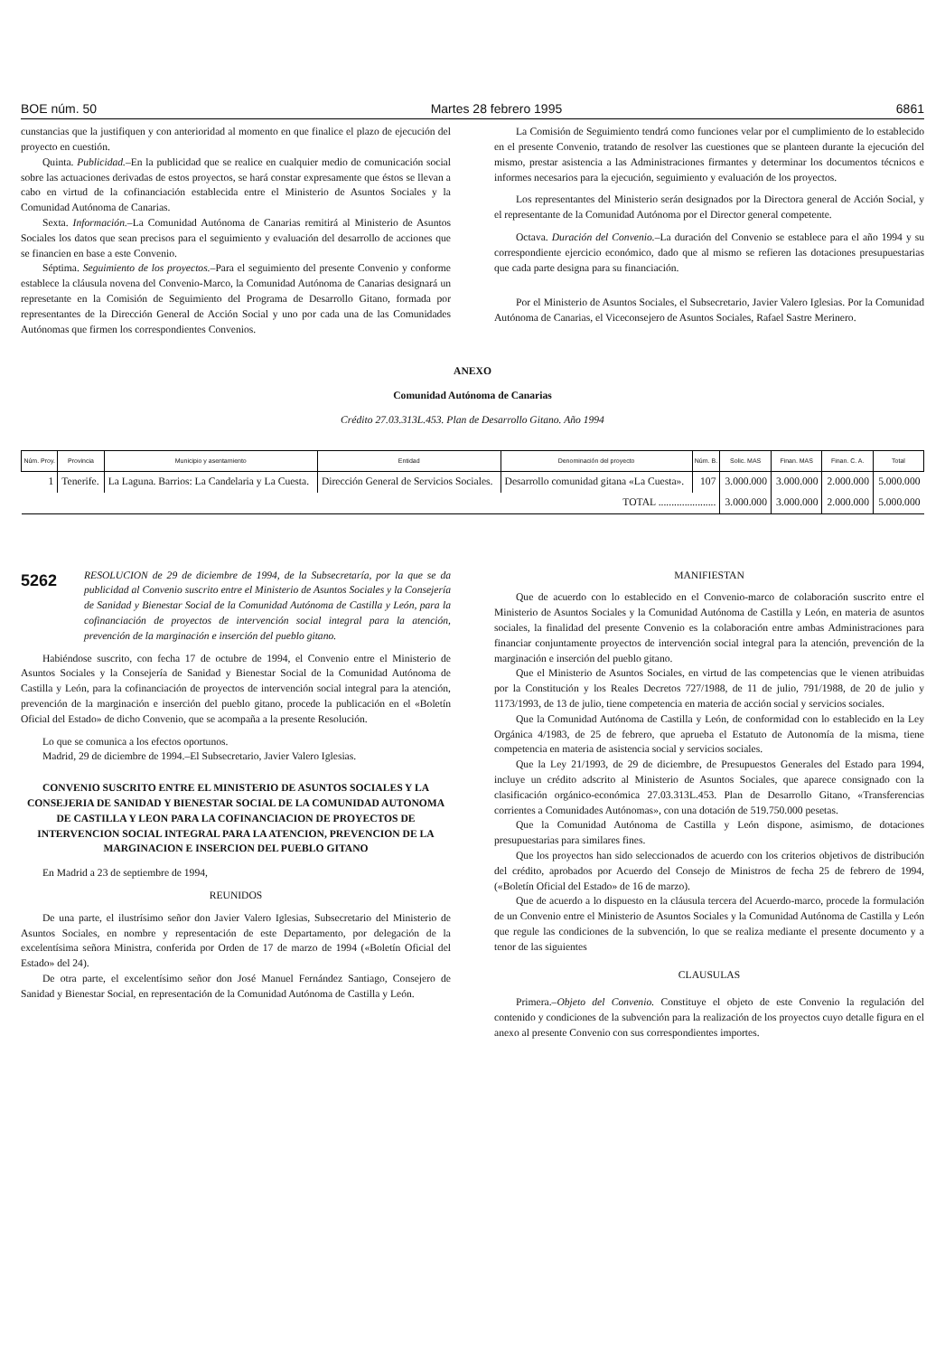BOE núm. 50 Martes 28 febrero 1995 6861
cunstancias que la justifiquen y con anterioridad al momento en que finalice el plazo de ejecución del proyecto en cuestión.
Quinta. Publicidad.–En la publicidad que se realice en cualquier medio de comunicación social sobre las actuaciones derivadas de estos proyectos, se hará constar expresamente que éstos se llevan a cabo en virtud de la cofinanciación establecida entre el Ministerio de Asuntos Sociales y la Comunidad Autónoma de Canarias.
Sexta. Información.–La Comunidad Autónoma de Canarias remitirá al Ministerio de Asuntos Sociales los datos que sean precisos para el seguimiento y evaluación del desarrollo de acciones que se financien en base a este Convenio.
Séptima. Seguimiento de los proyectos.–Para el seguimiento del presente Convenio y conforme establece la cláusula novena del Convenio-Marco, la Comunidad Autónoma de Canarias designará un represetante en la Comisión de Seguimiento del Programa de Desarrollo Gitano, formada por representantes de la Dirección General de Acción Social y uno por cada una de las Comunidades Autónomas que firmen los correspondientes Convenios.
La Comisión de Seguimiento tendrá como funciones velar por el cumplimiento de lo establecido en el presente Convenio, tratando de resolver las cuestiones que se planteen durante la ejecución del mismo, prestar asistencia a las Administraciones firmantes y determinar los documentos técnicos e informes necesarios para la ejecución, seguimiento y evaluación de los proyectos.
Los representantes del Ministerio serán designados por la Directora general de Acción Social, y el representante de la Comunidad Autónoma por el Director general competente.
Octava. Duración del Convenio.–La duración del Convenio se establece para el año 1994 y su correspondiente ejercicio económico, dado que al mismo se refieren las dotaciones presupuestarias que cada parte designa para su financiación.
Por el Ministerio de Asuntos Sociales, el Subsecretario, Javier Valero Iglesias. Por la Comunidad Autónoma de Canarias, el Viceconsejero de Asuntos Sociales, Rafael Sastre Merinero.
ANEXO
Comunidad Autónoma de Canarias
Crédito 27.03.313L.453. Plan de Desarrollo Gitano. Año 1994
| Núm. Proy. | Provincia | Municipio y asentamiento | Entidad | Denominación del proyecto | Núm. B. | Solic. MAS | Finan. MAS | Finan. C. A. | Total |
| --- | --- | --- | --- | --- | --- | --- | --- | --- | --- |
| 1 | Tenerife. | La Laguna. Barrios: La Candelaria y La Cuesta. | Dirección General de Servicios Sociales. | Desarrollo comunidad gitana «La Cuesta». | 107 | 3.000.000 | 3.000.000 | 2.000.000 | 5.000.000 |
| TOTAL ...................... | | | | | | 3.000.000 | 3.000.000 | 2.000.000 | 5.000.000 |
5262
RESOLUCION de 29 de diciembre de 1994, de la Subsecretaría, por la que se da publicidad al Convenio suscrito entre el Ministerio de Asuntos Sociales y la Consejería de Sanidad y Bienestar Social de la Comunidad Autónoma de Castilla y León, para la cofinanciación de proyectos de intervención social integral para la atención, prevención de la marginación e inserción del pueblo gitano.
Habiéndose suscrito, con fecha 17 de octubre de 1994, el Convenio entre el Ministerio de Asuntos Sociales y la Consejería de Sanidad y Bienestar Social de la Comunidad Autónoma de Castilla y León, para la cofinanciación de proyectos de intervención social integral para la atención, prevención de la marginación e inserción del pueblo gitano, procede la publicación en el «Boletín Oficial del Estado» de dicho Convenio, que se acompaña a la presente Resolución.
Lo que se comunica a los efectos oportunos.
Madrid, 29 de diciembre de 1994.–El Subsecretario, Javier Valero Iglesias.
CONVENIO SUSCRITO ENTRE EL MINISTERIO DE ASUNTOS SOCIALES Y LA CONSEJERIA DE SANIDAD Y BIENESTAR SOCIAL DE LA COMUNIDAD AUTONOMA DE CASTILLA Y LEON PARA LA COFINANCIACION DE PROYECTOS DE INTERVENCION SOCIAL INTEGRAL PARA LA ATENCION, PREVENCION DE LA MARGINACION E INSERCION DEL PUEBLO GITANO
En Madrid a 23 de septiembre de 1994,
REUNIDOS
De una parte, el ilustrísimo señor don Javier Valero Iglesias, Subsecretario del Ministerio de Asuntos Sociales, en nombre y representación de este Departamento, por delegación de la excelentísima señora Ministra, conferida por Orden de 17 de marzo de 1994 («Boletín Oficial del Estado» del 24).
De otra parte, el excelentísimo señor don José Manuel Fernández Santiago, Consejero de Sanidad y Bienestar Social, en representación de la Comunidad Autónoma de Castilla y León.
MANIFIESTAN
Que de acuerdo con lo establecido en el Convenio-marco de colaboración suscrito entre el Ministerio de Asuntos Sociales y la Comunidad Autónoma de Castilla y León, en materia de asuntos sociales, la finalidad del presente Convenio es la colaboración entre ambas Administraciones para financiar conjuntamente proyectos de intervención social integral para la atención, prevención de la marginación e inserción del pueblo gitano.
Que el Ministerio de Asuntos Sociales, en virtud de las competencias que le vienen atribuidas por la Constitución y los Reales Decretos 727/1988, de 11 de julio, 791/1988, de 20 de julio y 1173/1993, de 13 de julio, tiene competencia en materia de acción social y servicios sociales.
Que la Comunidad Autónoma de Castilla y León, de conformidad con lo establecido en la Ley Orgánica 4/1983, de 25 de febrero, que aprueba el Estatuto de Autonomía de la misma, tiene competencia en materia de asistencia social y servicios sociales.
Que la Ley 21/1993, de 29 de diciembre, de Presupuestos Generales del Estado para 1994, incluye un crédito adscrito al Ministerio de Asuntos Sociales, que aparece consignado con la clasificación orgánico-económica 27.03.313L.453. Plan de Desarrollo Gitano, «Transferencias corrientes a Comunidades Autónomas», con una dotación de 519.750.000 pesetas.
Que la Comunidad Autónoma de Castilla y León dispone, asimismo, de dotaciones presupuestarias para similares fines.
Que los proyectos han sido seleccionados de acuerdo con los criterios objetivos de distribución del crédito, aprobados por Acuerdo del Consejo de Ministros de fecha 25 de febrero de 1994, («Boletín Oficial del Estado» de 16 de marzo).
Que de acuerdo a lo dispuesto en la cláusula tercera del Acuerdo-marco, procede la formulación de un Convenio entre el Ministerio de Asuntos Sociales y la Comunidad Autónoma de Castilla y León que regule las condiciones de la subvención, lo que se realiza mediante el presente documento y a tenor de las siguientes
CLAUSULAS
Primera.–Objeto del Convenio. Constituye el objeto de este Convenio la regulación del contenido y condiciones de la subvención para la realización de los proyectos cuyo detalle figura en el anexo al presente Convenio con sus correspondientes importes.